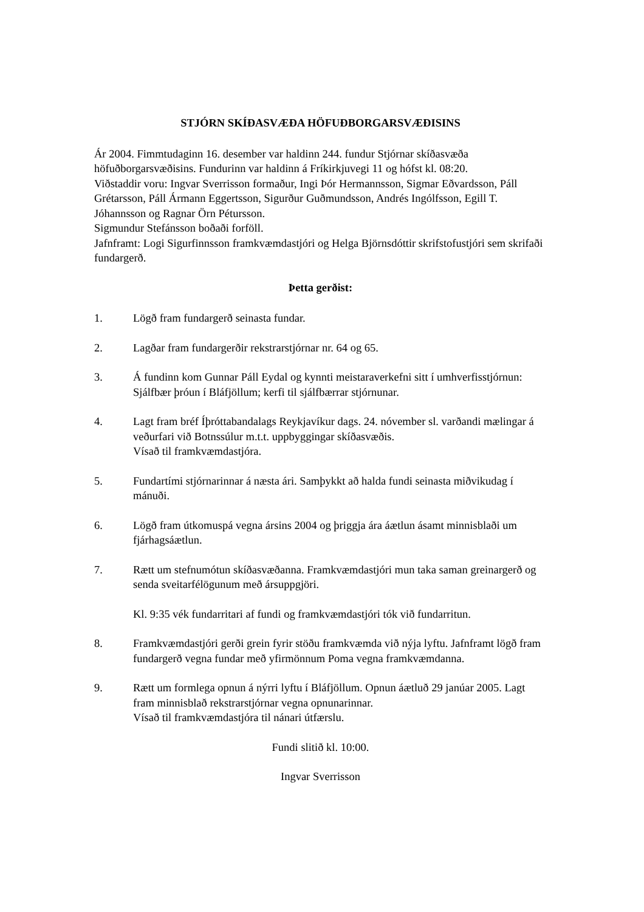STJÓRN SKÍÐASVÆÐA HÖFUÐBORGARSVÆÐISINS
Ár 2004. Fimmtudaginn 16. desember var haldinn 244. fundur Stjórnar skíðasvæða höfuðborgarsvæðisins. Fundurinn var haldinn á Fríkirkjuvegi 11 og hófst kl. 08:20.
Viðstaddir voru: Ingvar Sverrisson formaður, Ingi Þór Hermannsson, Sigmar Eðvardsson, Páll Grétarsson, Páll Ármann Eggertsson, Sigurður Guðmundsson, Andrés Ingólfsson, Egill T. Jóhannsson og Ragnar Örn Pétursson.
Sigmundur Stefánsson boðaði forföll.
Jafnframt: Logi Sigurfinnsson framkvæmdastjóri og Helga Björnsdóttir skrifstofustjóri sem skrifaði fundargerð.
Þetta gerðist:
1. Lögð fram fundargerð seinasta fundar.
2. Lagðar fram fundargerðir rekstrarstjórnar nr. 64 og 65.
3. Á fundinn kom Gunnar Páll Eydal og kynnti meistaraverkefni sitt í umhverfisstjórnun: Sjálfbær þróun í Bláfjöllum; kerfi til sjálfbærrar stjórnunar.
4. Lagt fram bréf Íþróttabandalags Reykjavíkur dags. 24. nóvember sl. varðandi mælingar á veðurfari við Botnssúlur m.t.t. uppbyggingar skíðasvæðis.
Vísað til framkvæmdastjóra.
5. Fundartími stjórnarinnar á næsta ári. Samþykkt að halda fundi seinasta miðvikudag í mánuði.
6. Lögð fram útkomuspá vegna ársins 2004 og þriggja ára áætlun ásamt minnisblaði um fjárhagsáætlun.
7. Rætt um stefnumótun skíðasvæðanna. Framkvæmdastjóri mun taka saman greinargerð og senda sveitarfélögunum með ársuppgjöri.
Kl. 9:35 vék fundarritari af fundi og framkvæmdastjóri tók við fundarritun.
8. Framkvæmdastjóri gerði grein fyrir stöðu framkvæmda við nýja lyftu. Jafnframt lögð fram fundargerð vegna fundar með yfirmönnum Poma vegna framkvæmdanna.
9. Rætt um formlega opnun á nýrri lyftu í Bláfjöllum. Opnun áætluð 29 janúar 2005. Lagt fram minnisblað rekstrarstjórnar vegna opnunarinnar.
Vísað til framkvæmdastjóra til nánari útfærslu.
Fundi slitið kl. 10:00.
Ingvar Sverrisson